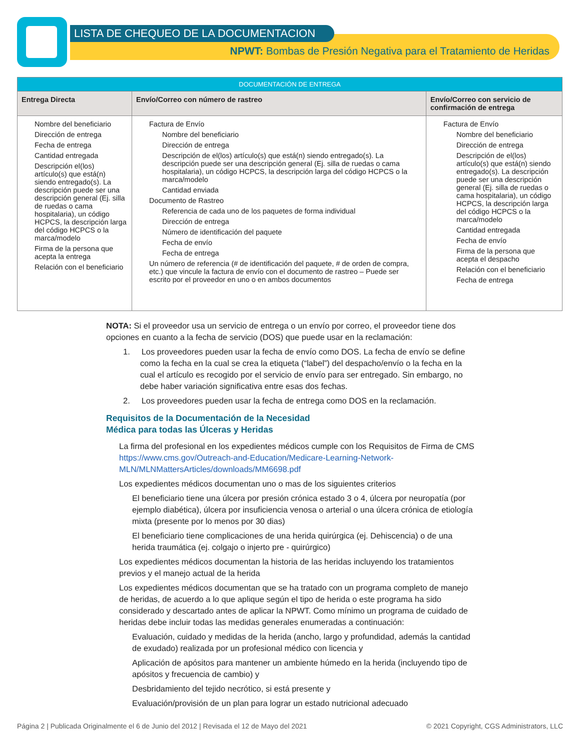NPWT: Bombas de Presión Negativa para el Tratamiento de Heridas
LISTA DE CHEQUEO DE LA DOCUMENTACION
| DOCUMENTACIÓN DE ENTREGA | | |
| Entrega Directa | Envío/Correo con número de rastreo | Envío/Correo con servicio de confirmación de entrega |
| Nombre del beneficiario Dirección de entrega Fecha de entrega Cantidad entregada Descripción el(los) artículo(s) que está(n) siendo entregado(s). La descripción puede ser una descripción general (Ej. silla de ruedas o cama hospitalaria), un código HCPCS, la descripción larga del código HCPCS o la marca/modelo Firma de la persona que acepta la entrega Relación con el beneficiario | Factura de Envío Nombre del beneficiario Dirección de entrega Descripción de el(los) artículo(s) que está(n) siendo entregado(s). La descripción puede ser una descripción general (Ej. silla de ruedas o cama hospitalaria), un código HCPCS, la descripción larga del código HCPCS o la marca/modelo Cantidad enviada Documento de Rastreo Referencia de cada uno de los paquetes de forma individual Dirección de entrega Número de identificación del paquete Fecha de envío Fecha de entrega Un número de referencia (# de identificación del paquete, # de orden de compra, etc.) que vincule la factura de envío con el documento de rastreo – Puede ser escrito por el proveedor en uno o en ambos documentos | Factura de Envío Nombre del beneficiario Dirección de entrega Descripción de el(los) artículo(s) que está(n) siendo entregado(s). La descripción puede ser una descripción general (Ej. silla de ruedas o cama hospitalaria), un código HCPCS, la descripción larga del código HCPCS o la marca/modelo Cantidad entregada Fecha de envío Firma de la persona que acepta el despacho Relación con el beneficiario Fecha de entrega |
NOTA: Si el proveedor usa un servicio de entrega o un envío por correo, el proveedor tiene dos opciones en cuanto a la fecha de servicio (DOS) que puede usar en la reclamación:
1. Los proveedores pueden usar la fecha de envío como DOS. La fecha de envío se define como la fecha en la cual se crea la etiqueta (“label”) del despacho/envío o la fecha en la cual el artículo es recogido por el servicio de envío para ser entregado. Sin embargo, no debe haber variación significativa entre esas dos fechas.
2. Los proveedores pueden usar la fecha de entrega como DOS en la reclamación.
Requisitos de la Documentación de la Necesidad
Médica para todas las Úlceras y Heridas
La firma del profesional en los expedientes médicos cumple con los Requisitos de Firma de CMS https://www.cms.gov/Outreach-and-Education/Medicare-Learning-Network-MLN/MLNMattersArticles/downloads/MM6698.pdf
Los expedientes médicos documentan uno o mas de los siguientes criterios
El beneficiario tiene una úlcera por presión crónica estado 3 o 4, úlcera por neuropatía (por ejemplo diabética), úlcera por insuficiencia venosa o arterial o una úlcera crónica de etiología mixta (presente por lo menos por 30 dias)
El beneficiario tiene complicaciones de una herida quirúrgica (ej. Dehiscencia) o de una herida traumática (ej. colgajo o injerto pre - quirúrgico)
Los expedientes médicos documentan la historia de las heridas incluyendo los tratamientos previos y el manejo actual de la herida
Los expedientes médicos documentan que se ha tratado con un programa completo de manejo de heridas, de acuerdo a lo que aplique según el tipo de herida o este programa ha sido considerado y descartado antes de aplicar la NPWT. Como mínimo un programa de cuidado de heridas debe incluir todas las medidas generales enumeradas a continuación:
Evaluación, cuidado y medidas de la herida (ancho, largo y profundidad, además la cantidad de exudado) realizada por un profesional médico con licencia y
Aplicación de apósitos para mantener un ambiente húmedo en la herida (incluyendo tipo de apósitos y frecuencia de cambio) y
Desbridamiento del tejido necrótico, si está presente y
Evaluación/provisión de un plan para lograr un estado nutricional adecuado
Página 2 | Publicada Originalmente el 6 de Junio del 2012 | Revisada el 12 de Mayo del 2021 © 2021 Copyright, CGS Administrators, LLC